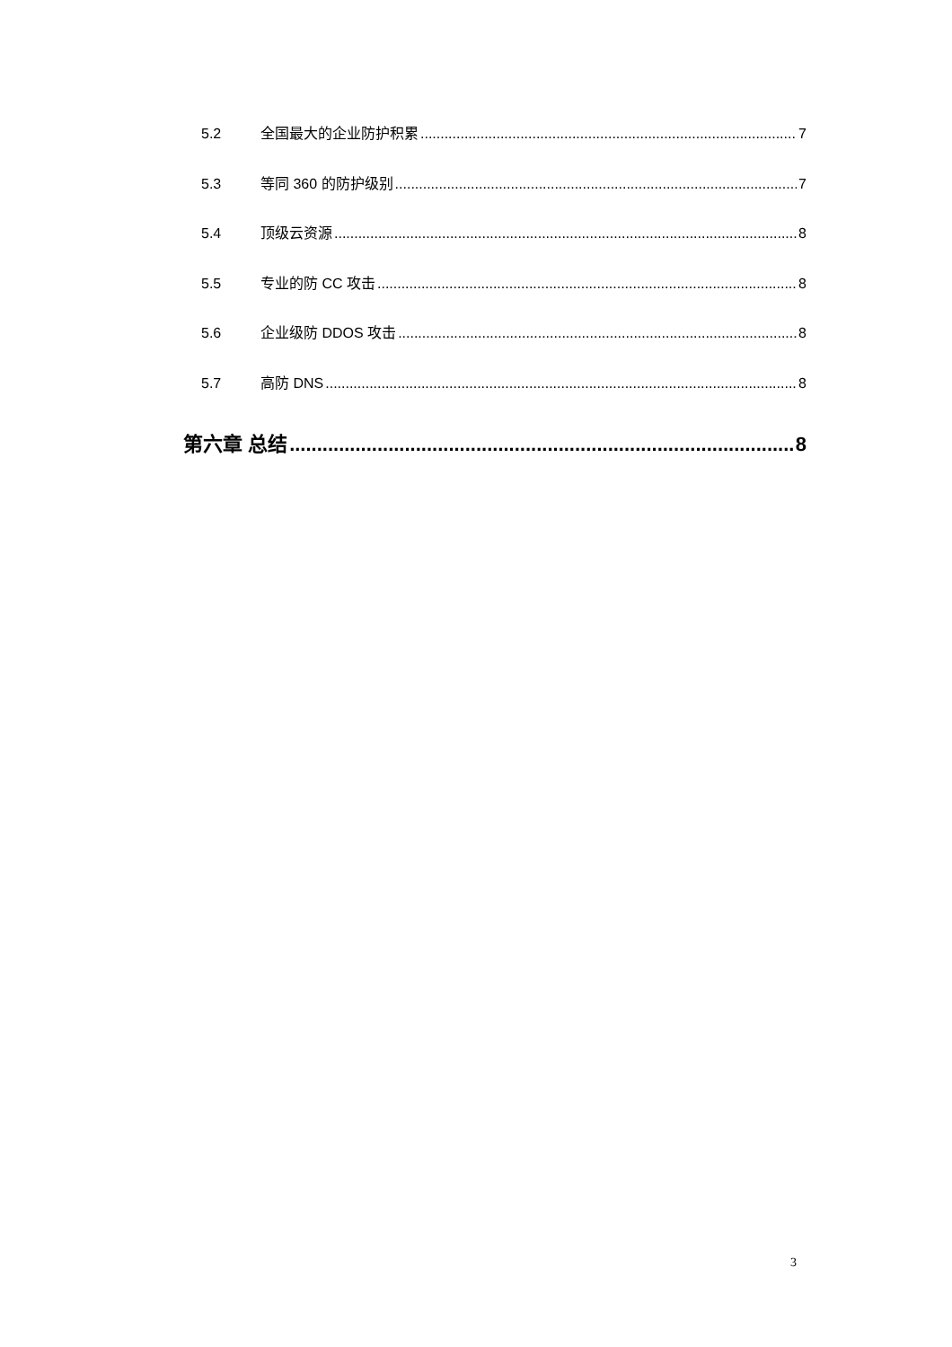5.2 全国最大的企业防护积累 7
5.3 等同 360 的防护级别 7
5.4 顶级云资源 8
5.5 专业的防 CC 攻击 8
5.6 企业级防 DDOS 攻击 8
5.7 高防 DNS 8
第六章 总结 8
3